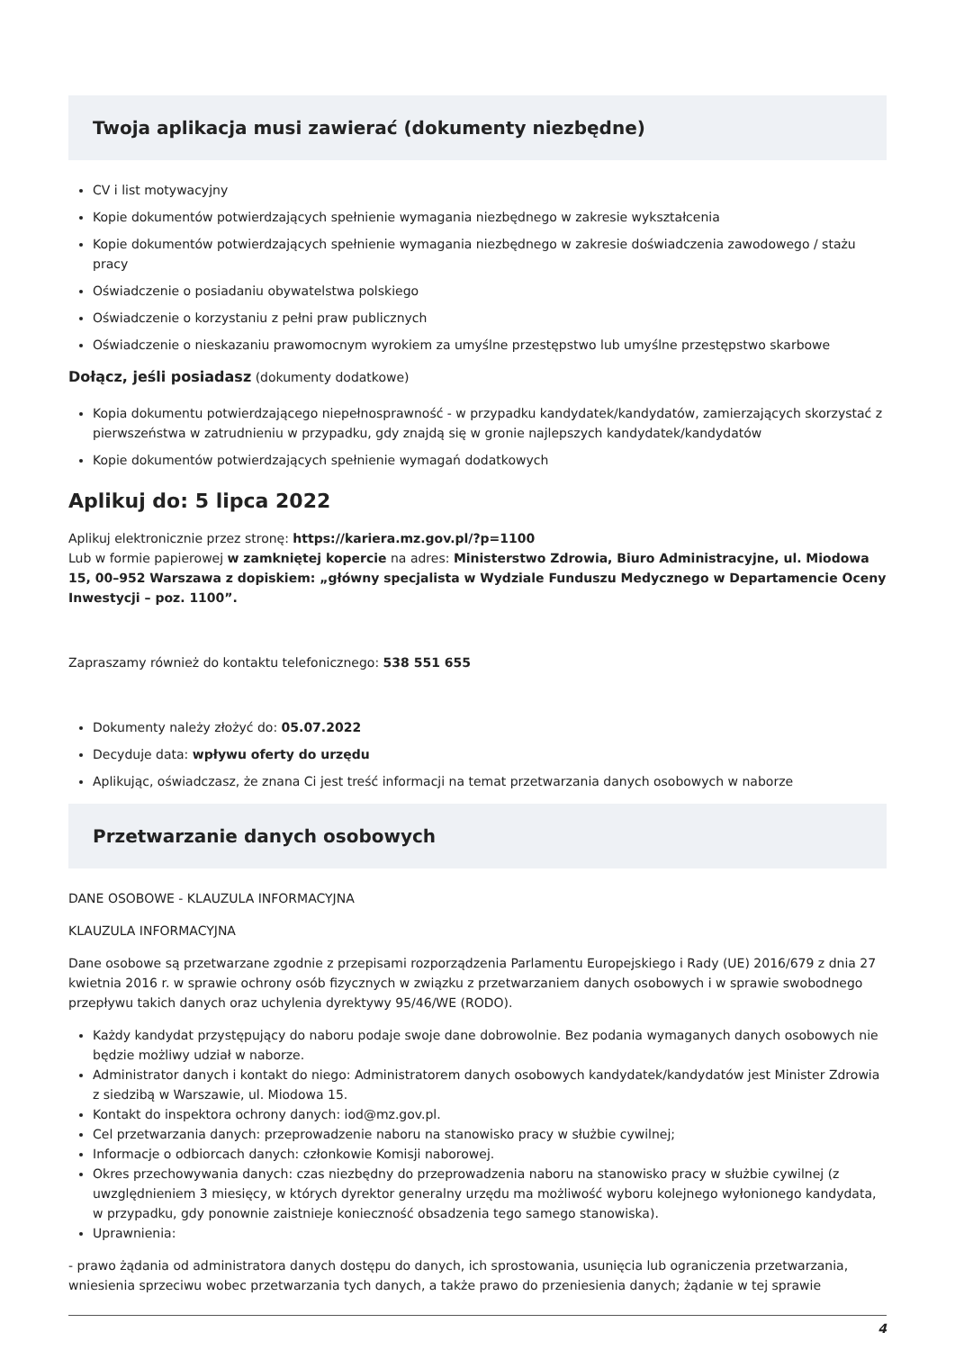Twoja aplikacja musi zawierać (dokumenty niezbędne)
CV i list motywacyjny
Kopie dokumentów potwierdzających spełnienie wymagania niezbędnego w zakresie wykształcenia
Kopie dokumentów potwierdzających spełnienie wymagania niezbędnego w zakresie doświadczenia zawodowego / stażu pracy
Oświadczenie o posiadaniu obywatelstwa polskiego
Oświadczenie o korzystaniu z pełni praw publicznych
Oświadczenie o nieskazaniu prawomocnym wyrokiem za umyślne przestępstwo lub umyślne przestępstwo skarbowe
Dołącz, jeśli posiadasz (dokumenty dodatkowe)
Kopia dokumentu potwierdzającego niepełnosprawność - w przypadku kandydatek/kandydatów, zamierzających skorzystać z pierwszeństwa w zatrudnieniu w przypadku, gdy znajdą się w gronie najlepszych kandydatek/kandydatów
Kopie dokumentów potwierdzających spełnienie wymagań dodatkowych
Aplikuj do: 5 lipca 2022
Aplikuj elektronicznie przez stronę: https://kariera.mz.gov.pl/?p=1100
Lub w formie papierowej w zamkniętej kopercie na adres: Ministerstwo Zdrowia, Biuro Administracyjne, ul. Miodowa 15, 00–952 Warszawa z dopiskiem: „główny specjalista w Wydziale Funduszu Medycznego w Departamencie Oceny Inwestycji – poz. 1100”.
Zapraszamy również do kontaktu telefonicznego: 538 551 655
Dokumenty należy złożyć do: 05.07.2022
Decyduje data: wpływu oferty do urzędu
Aplikując, oświadczasz, że znana Ci jest treść informacji na temat przetwarzania danych osobowych w naborze
Przetwarzanie danych osobowych
DANE OSOBOWE - KLAUZULA INFORMACYJNA
KLAUZULA INFORMACYJNA
Dane osobowe są przetwarzane zgodnie z przepisami rozporządzenia Parlamentu Europejskiego i Rady (UE) 2016/679 z dnia 27 kwietnia 2016 r. w sprawie ochrony osób fizycznych w związku z przetwarzaniem danych osobowych i w sprawie swobodnego przepływu takich danych oraz uchylenia dyrektywy 95/46/WE (RODO).
Każdy kandydat przystępujący do naboru podaje swoje dane dobrowolnie. Bez podania wymaganych danych osobowych nie będzie możliwy udział w naborze.
Administrator danych i kontakt do niego: Administratorem danych osobowych kandydatek/kandydatów jest Minister Zdrowia z siedzibą w Warszawie, ul. Miodowa 15.
Kontakt do inspektora ochrony danych: iod@mz.gov.pl.
Cel przetwarzania danych: przeprowadzenie naboru na stanowisko pracy w służbie cywilnej;
Informacje o odbiorcach danych: członkowie Komisji naborowej.
Okres przechowywania danych: czas niezbędny do przeprowadzenia naboru na stanowisko pracy w służbie cywilnej (z uwzględnieniem 3 miesięcy, w których dyrektor generalny urzędu ma możliwość wyboru kolejnego wyłonionego kandydata, w przypadku, gdy ponownie zaistnieje konieczność obsadzenia tego samego stanowiska).
Uprawnienia:
- prawo żądania od administratora danych dostępu do danych, ich sprostowania, usunięcia lub ograniczenia przetwarzania, wniesienia sprzeciwu wobec przetwarzania tych danych, a także prawo do przeniesienia danych; żądanie w tej sprawie
4